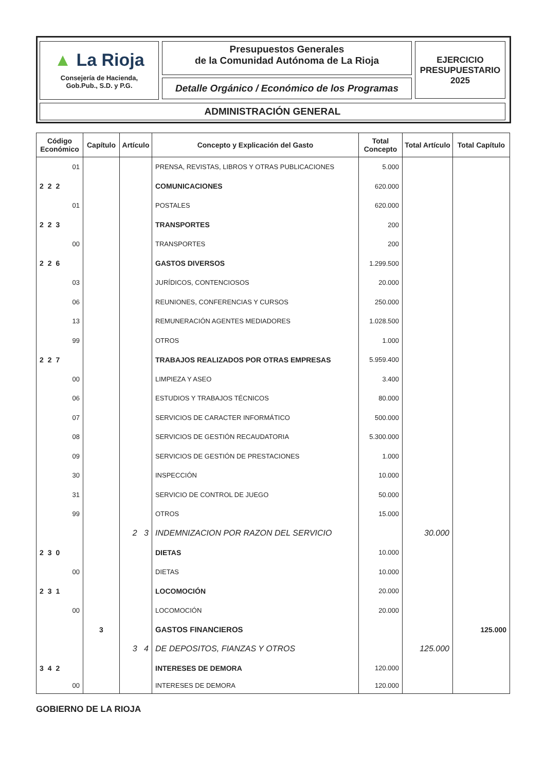▲ La Rioja
Consejería de Hacienda,
Gob.Pub., S.D. y P.G.
Presupuestos Generales
de la Comunidad Autónoma de La Rioja
Detalle Orgánico / Económico de los Programas
EJERCICIO
PRESUPUESTARIO
2025
ADMINISTRACIÓN GENERAL
| Código Económico | Capítulo | Artículo | Concepto y Explicación del Gasto | Total Concepto | Total Artículo | Total Capítulo |
| --- | --- | --- | --- | --- | --- | --- |
| 01 | | | PRENSA, REVISTAS, LIBROS Y OTRAS PUBLICACIONES | 5.000 | | |
| 222 | | | COMUNICACIONES | 620.000 | | |
| 01 | | | POSTALES | 620.000 | | |
| 223 | | | TRANSPORTES | 200 | | |
| 00 | | | TRANSPORTES | 200 | | |
| 226 | | | GASTOS DIVERSOS | 1.299.500 | | |
| 03 | | | JURÍDICOS, CONTENCIOSOS | 20.000 | | |
| 06 | | | REUNIONES, CONFERENCIAS Y CURSOS | 250.000 | | |
| 13 | | | REMUNERACIÓN AGENTES MEDIADORES | 1.028.500 | | |
| 99 | | | OTROS | 1.000 | | |
| 227 | | | TRABAJOS REALIZADOS POR OTRAS EMPRESAS | 5.959.400 | | |
| 00 | | | LIMPIEZA Y ASEO | 3.400 | | |
| 06 | | | ESTUDIOS Y TRABAJOS TÉCNICOS | 80.000 | | |
| 07 | | | SERVICIOS DE CARACTER INFORMÁTICO | 500.000 | | |
| 08 | | | SERVICIOS DE GESTIÓN RECAUDATORIA | 5.300.000 | | |
| 09 | | | SERVICIOS DE GESTIÓN DE PRESTACIONES | 1.000 | | |
| 30 | | | INSPECCIÓN | 10.000 | | |
| 31 | | | SERVICIO DE CONTROL DE JUEGO | 50.000 | | |
| 99 | | | OTROS | 15.000 | | |
| | | 2 3 | INDEMNIZACION POR RAZON DEL SERVICIO | | 30.000 | |
| 230 | | | DIETAS | 10.000 | | |
| 00 | | | DIETAS | 10.000 | | |
| 231 | | | LOCOMOCIÓN | 20.000 | | |
| 00 | | | LOCOMOCIÓN | 20.000 | | |
| | 3 | | GASTOS FINANCIEROS | | | 125.000 |
| | | 3 4 | DE DEPOSITOS, FIANZAS Y OTROS | | 125.000 | |
| 342 | | | INTERESES DE DEMORA | 120.000 | | |
| 00 | | | INTERESES DE DEMORA | 120.000 | | |
GOBIERNO DE LA RIOJA